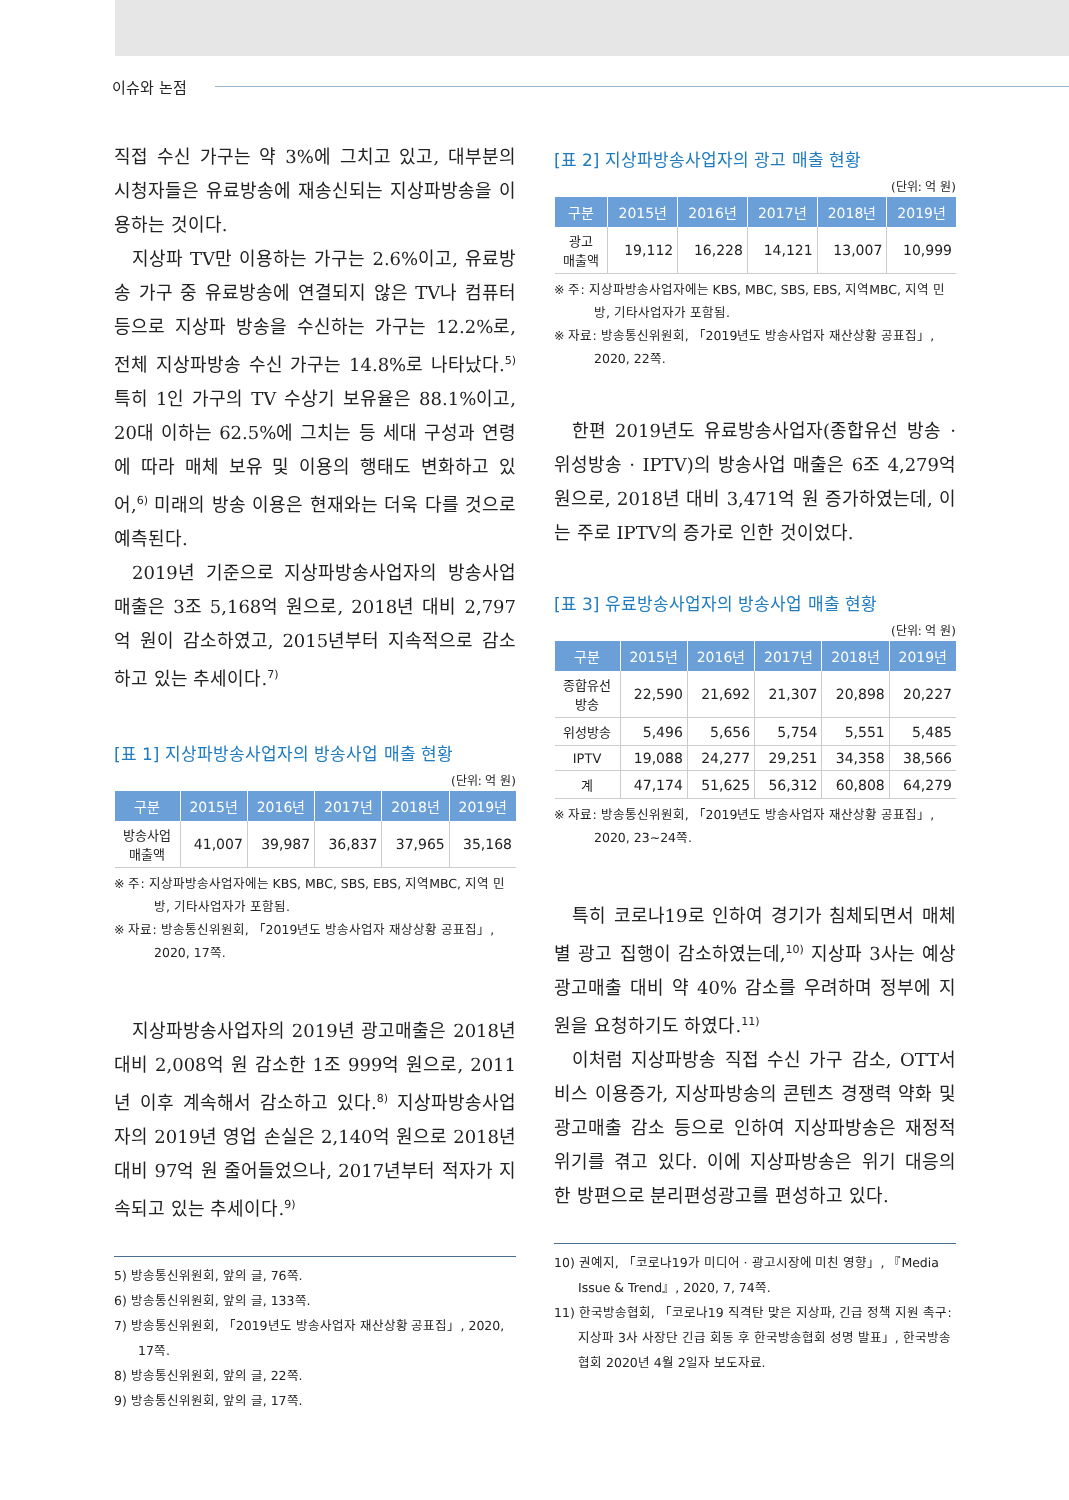이슈와 논점
직접 수신 가구는 약 3%에 그치고 있고, 대부분의 시청자들은 유료방송에 재송신되는 지상파방송을 이용하는 것이다.
지상파 TV만 이용하는 가구는 2.6%이고, 유료방송 가구 중 유료방송에 연결되지 않은 TV나 컴퓨터 등으로 지상파 방송을 수신하는 가구는 12.2%로, 전체 지상파방송 수신 가구는 14.8%로 나타났다.<sup>5)</sup> 특히 1인 가구의 TV 수상기 보유율은 88.1%이고, 20대 이하는 62.5%에 그치는 등 세대 구성과 연령에 따라 매체 보유 및 이용의 행태도 변화하고 있어,<sup>6)</sup> 미래의 방송 이용은 현재와는 더욱 다를 것으로 예측된다.
2019년 기준으로 지상파방송사업자의 방송사업 매출은 3조 5,168억 원으로, 2018년 대비 2,797억 원이 감소하였고, 2015년부터 지속적으로 감소하고 있는 추세이다.<sup>7)</sup>
[표 1] 지상파방송사업자의 방송사업 매출 현황
(단위: 억 원)
| 구분 | 2015년 | 2016년 | 2017년 | 2018년 | 2019년 |
| --- | --- | --- | --- | --- | --- |
| 방송사업 매출액 | 41,007 | 39,987 | 36,837 | 37,965 | 35,168 |
※ 주: 지상파방송사업자에는 KBS, MBC, SBS, EBS, 지역MBC, 지역 민방, 기타사업자가 포함됨.
※ 자료: 방송통신위원회, 「2019년도 방송사업자 재상상황 공표집」, 2020, 17쪽.
지상파방송사업자의 2019년 광고매출은 2018년 대비 2,008억 원 감소한 1조 999억 원으로, 2011년 이후 계속해서 감소하고 있다.<sup>8)</sup> 지상파방송사업자의 2019년 영업 손실은 2,140억 원으로 2018년 대비 97억 원 줄어들었으나, 2017년부터 적자가 지속되고 있는 추세이다.<sup>9)</sup>
5) 방송통신위원회, 앞의 글, 76쪽.
6) 방송통신위원회, 앞의 글, 133쪽.
7) 방송통신위원회, 「2019년도 방송사업자 재산상황 공표집」, 2020, 17쪽.
8) 방송통신위원회, 앞의 글, 22쪽.
9) 방송통신위원회, 앞의 글, 17쪽.
[표 2] 지상파방송사업자의 광고 매출 현황
(단위: 억 원)
| 구분 | 2015년 | 2016년 | 2017년 | 2018년 | 2019년 |
| --- | --- | --- | --- | --- | --- |
| 광고 매출액 | 19,112 | 16,228 | 14,121 | 13,007 | 10,999 |
※ 주: 지상파방송사업자에는 KBS, MBC, SBS, EBS, 지역MBC, 지역 민방, 기타사업자가 포함됨.
※ 자료: 방송통신위원회, 「2019년도 방송사업자 재산상황 공표집」, 2020, 22쪽.
한편 2019년도 유료방송사업자(종합유선 방송 · 위성방송 · IPTV)의 방송사업 매출은 6조 4,279억 원으로, 2018년 대비 3,471억 원 증가하였는데, 이는 주로 IPTV의 증가로 인한 것이었다.
[표 3] 유료방송사업자의 방송사업 매출 현황
(단위: 억 원)
| 구분 | 2015년 | 2016년 | 2017년 | 2018년 | 2019년 |
| --- | --- | --- | --- | --- | --- |
| 종합유선 방송 | 22,590 | 21,692 | 21,307 | 20,898 | 20,227 |
| 위성방송 | 5,496 | 5,656 | 5,754 | 5,551 | 5,485 |
| IPTV | 19,088 | 24,277 | 29,251 | 34,358 | 38,566 |
| 계 | 47,174 | 51,625 | 56,312 | 60,808 | 64,279 |
※ 자료: 방송통신위원회, 「2019년도 방송사업자 재산상황 공표집」, 2020, 23~24쪽.
특히 코로나19로 인하여 경기가 침체되면서 매체별 광고 집행이 감소하였는데,<sup>10)</sup> 지상파 3사는 예상 광고매출 대비 약 40% 감소를 우려하며 정부에 지원을 요청하기도 하였다.<sup>11)</sup>
이처럼 지상파방송 직접 수신 가구 감소, OTT서비스 이용증가, 지상파방송의 콘텐츠 경쟁력 약화 및 광고매출 감소 등으로 인하여 지상파방송은 재정적 위기를 겪고 있다. 이에 지상파방송은 위기 대응의 한 방편으로 분리편성광고를 편성하고 있다.
10) 권예지, 「코로나19가 미디어 · 광고시장에 미친 영향」, 『Media Issue & Trend』, 2020, 7, 74쪽.
11) 한국방송협회, 「코로나19 직격탄 맞은 지상파, 긴급 정책 지원 촉구: 지상파 3사 사장단 긴급 회동 후 한국방송협회 성명 발표」, 한국방송협회 2020년 4월 2일자 보도자료.